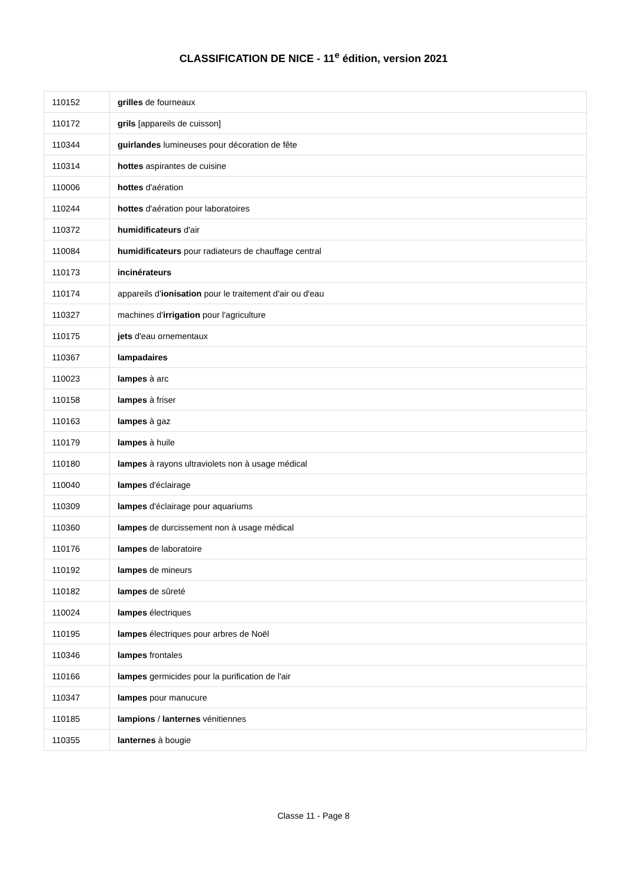CLASSIFICATION DE NICE - 11<sup>e</sup> édition, version 2021
| 110152 | grilles de fourneaux |
| 110172 | grils [appareils de cuisson] |
| 110344 | guirlandes lumineuses pour décoration de fête |
| 110314 | hottes aspirantes de cuisine |
| 110006 | hottes d'aération |
| 110244 | hottes d'aération pour laboratoires |
| 110372 | humidificateurs d'air |
| 110084 | humidificateurs pour radiateurs de chauffage central |
| 110173 | incinérateurs |
| 110174 | appareils d' ionisation pour le traitement d'air ou d'eau |
| 110327 | machines d' irrigation pour l'agriculture |
| 110175 | jets d'eau ornementaux |
| 110367 | lampadaires |
| 110023 | lampes à arc |
| 110158 | lampes à friser |
| 110163 | lampes à gaz |
| 110179 | lampes à huile |
| 110180 | lampes à rayons ultraviolets non à usage médical |
| 110040 | lampes d'éclairage |
| 110309 | lampes d'éclairage pour aquariums |
| 110360 | lampes de durcissement non à usage médical |
| 110176 | lampes de laboratoire |
| 110192 | lampes de mineurs |
| 110182 | lampes de sûreté |
| 110024 | lampes électriques |
| 110195 | lampes électriques pour arbres de Noël |
| 110346 | lampes frontales |
| 110166 | lampes germicides pour la purification de l'air |
| 110347 | lampes pour manucure |
| 110185 | lampions / lanternes vénitiennes |
| 110355 | lanternes à bougie |
Classe 11 - Page 8